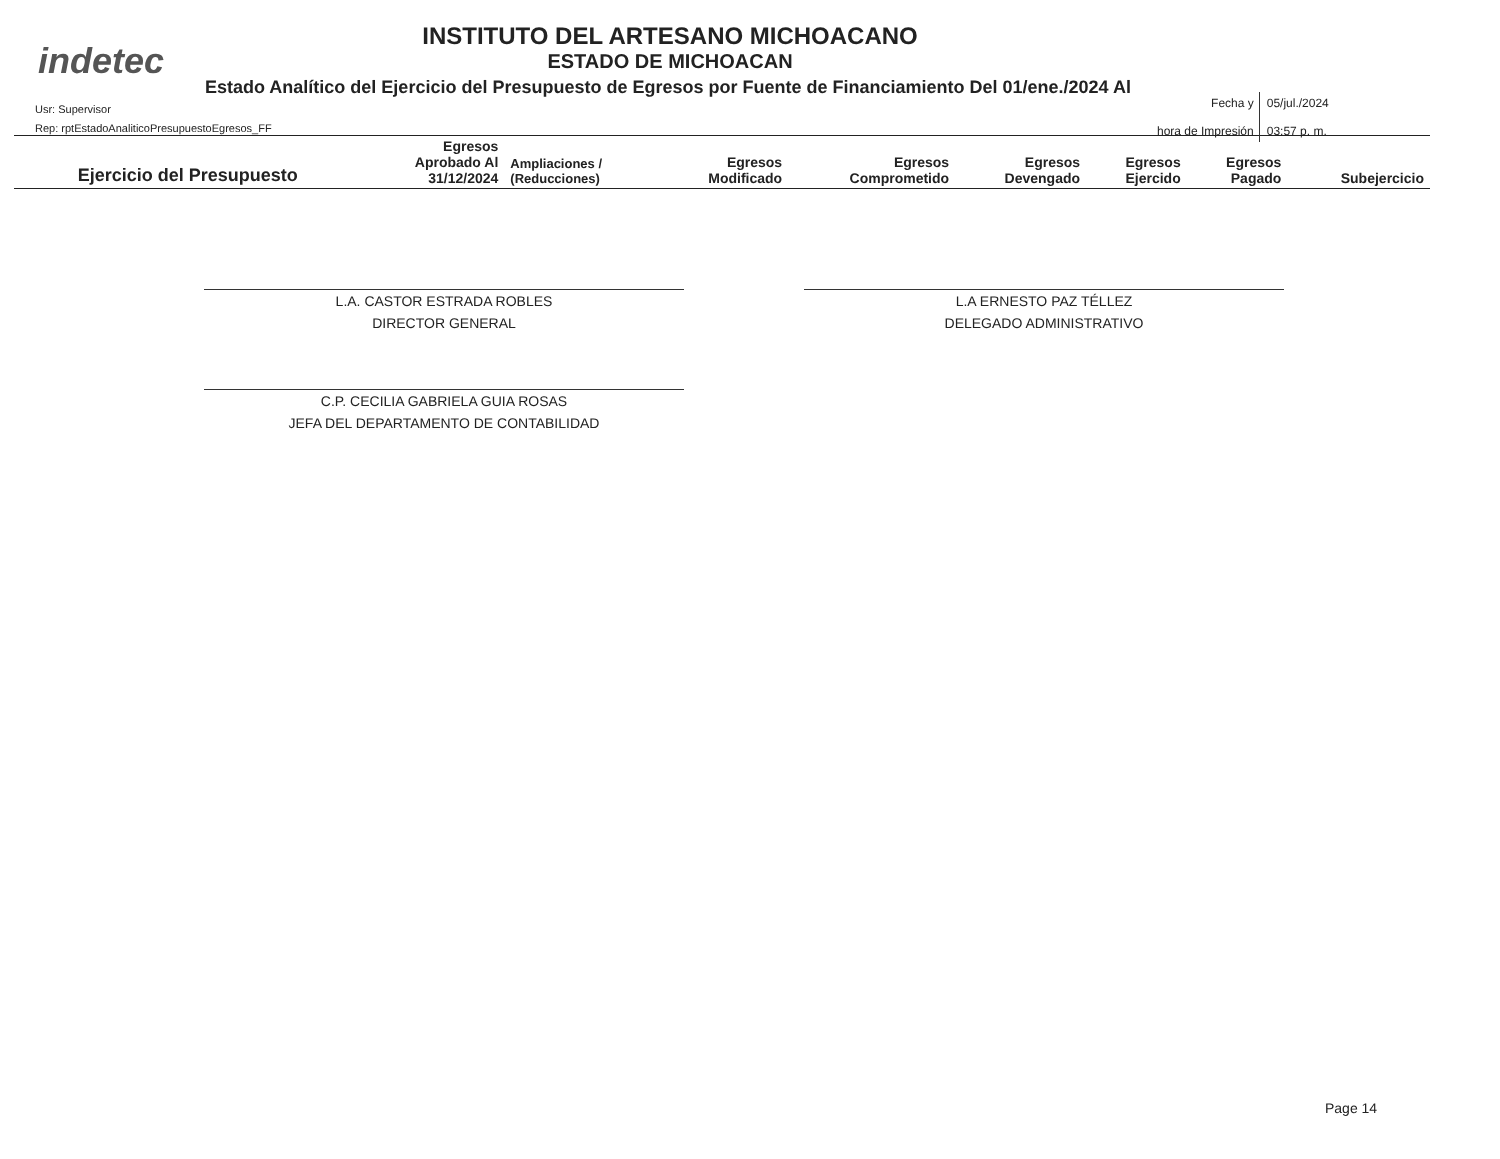indetec
INSTITUTO DEL ARTESANO MICHOACANO
ESTADO DE MICHOACAN
Estado Analítico del Ejercicio del Presupuesto de Egresos por Fuente de Financiamiento Del 01/ene./2024 Al
Usr: Supervisor
Rep: rptEstadoAnaliticoPresupuestoEgresos_FF
| Fecha y hora de Impresión | 05/jul./2024 03:57 p. m. |
| Ejercicio del Presupuesto | Egresos Aprobado Al 31/12/2024 | Ampliaciones / (Reducciones) | Egresos Modificado | Egresos Comprometido | Egresos Devengado | Egresos Ejercido | Egresos Pagado | Subejercicio |
| --- | --- | --- | --- | --- | --- | --- | --- | --- |
L.A. CASTOR ESTRADA ROBLES
DIRECTOR GENERAL
L.A ERNESTO PAZ TÉLLEZ
DELEGADO ADMINISTRATIVO
C.P. CECILIA GABRIELA GUIA ROSAS
JEFA DEL DEPARTAMENTO DE CONTABILIDAD
Page 14